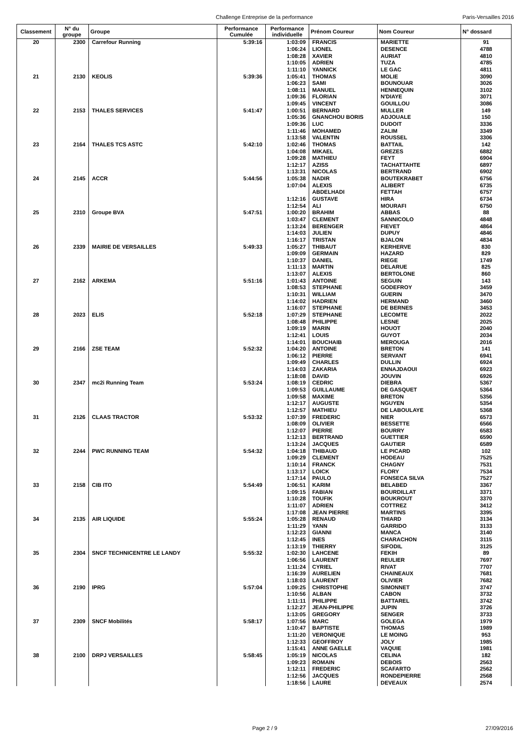Challenge Entreprise de la performance Paris-Versailles 2016
| Classement | N° du groupe | Groupe | Performance Cumulée | Performance individuelle | Prénom Coureur | Nom Coureur | N° dossard |
| --- | --- | --- | --- | --- | --- | --- | --- |
| 20 | 2300 | Carrefour Running | 5:39:16 | 1:03:09 | FRANCIS | MARIETTE | 91 |
| | | | | 1:06:24 | LIONEL | DESENCE | 4788 |
| | | | | 1:08:28 | XAVIER | AURIAT | 4810 |
| | | | | 1:10:05 | ADRIEN | TUZA | 4785 |
| | | | | 1:11:10 | YANNICK | LE GAC | 4811 |
| 21 | 2130 | KEOLIS | 5:39:36 | 1:05:41 | THOMAS | MOLIE | 3090 |
| | | | | 1:06:23 | SAMI | BOUNOUAR | 3026 |
| | | | | 1:08:11 | MANUEL | HENNEQUIN | 3102 |
| | | | | 1:09:36 | FLORIAN | N'DIAYE | 3071 |
| | | | | 1:09:45 | VINCENT | GOUILLOU | 3086 |
| 22 | 2153 | THALES SERVICES | 5:41:47 | 1:00:51 | BERNARD | MULLER | 149 |
| | | | | 1:05:36 | GNANCHOU BORIS | ADJOUALE | 150 |
| | | | | 1:09:36 | LUC | DUDOIT | 3336 |
| | | | | 1:11:46 | MOHAMED | ZALIM | 3349 |
| | | | | 1:13:58 | VALENTIN | ROUSSEL | 3306 |
| 23 | 2164 | THALES TCS ASTC | 5:42:10 | 1:02:46 | THOMAS | BATTAIL | 142 |
| | | | | 1:04:08 | MIKAEL | GREZES | 6882 |
| | | | | 1:09:28 | MATHIEU | FEYT | 6904 |
| | | | | 1:12:17 | AZISS | TACHATTAHTE | 6897 |
| | | | | 1:13:31 | NICOLAS | BERTRAND | 6902 |
| 24 | 2145 | ACCR | 5:44:56 | 1:05:38 | NADIR | BOUTEKRABET | 6756 |
| | | | | 1:07:04 | ALEXIS | ALIBERT | 6735 |
| | | | | | ABDELHADI | FETTAH | 6757 |
| | | | | 1:12:16 | GUSTAVE | HIRA | 6734 |
| | | | | 1:12:54 | ALI | MOURAFI | 6750 |
| 25 | 2310 | Groupe BVA | 5:47:51 | 1:00:20 | BRAHIM | ABBAS | 88 |
| | | | | 1:03:47 | CLEMENT | SANNICOLO | 4848 |
| | | | | 1:13:24 | BERENGER | FIEVET | 4864 |
| | | | | 1:14:03 | JULIEN | DUPUY | 4846 |
| | | | | 1:16:17 | TRISTAN | BJALON | 4834 |
| 26 | 2339 | MAIRIE DE VERSAILLES | 5:49:33 | 1:05:27 | THIBAUT | KERHERVE | 830 |
| | | | | 1:09:09 | GERMAIN | HAZARD | 829 |
| | | | | 1:10:37 | DANIEL | RIEGE | 1749 |
| | | | | 1:11:13 | MARTIN | DELARUE | 825 |
| | | | | 1:13:07 | ALEXIS | BERTOLONE | 860 |
| 27 | 2162 | ARKEMA | 5:51:16 | 1:01:43 | ANTOINE | SEGUIN | 143 |
| | | | | 1:08:53 | STEPHANE | GODEFROY | 3459 |
| | | | | 1:10:31 | WILLIAM | GUERIN | 3470 |
| | | | | 1:14:02 | HADRIEN | HERMAND | 3460 |
| | | | | 1:16:07 | STEPHANE | DE BERNES | 3453 |
| 28 | 2023 | ELIS | 5:52:18 | 1:07:29 | STEPHANE | LECOMTE | 2022 |
| | | | | 1:08:48 | PHILIPPE | LESNE | 2025 |
| | | | | 1:09:19 | MARIN | HOUOT | 2040 |
| | | | | 1:12:41 | LOUIS | GUYOT | 2034 |
| | | | | 1:14:01 | BOUCHAIB | MEROUGA | 2016 |
| 29 | 2166 | ZSE TEAM | 5:52:32 | 1:04:20 | ANTOINE | BRETON | 141 |
| | | | | 1:06:12 | PIERRE | SERVANT | 6941 |
| | | | | 1:09:49 | CHARLES | DULLIN | 6924 |
| | | | | 1:14:03 | ZAKARIA | ENNAJDAOUI | 6923 |
| | | | | 1:18:08 | DAVID | JOUVIN | 6926 |
| 30 | 2347 | mc2i Running Team | 5:53:24 | 1:08:19 | CEDRIC | DIEBRA | 5367 |
| | | | | 1:09:53 | GUILLAUME | DE GASQUET | 5364 |
| | | | | 1:09:58 | MAXIME | BRETON | 5356 |
| | | | | 1:12:17 | AUGUSTE | NGUYEN | 5354 |
| | | | | 1:12:57 | MATHIEU | DE LABOULAYE | 5368 |
| 31 | 2126 | CLAAS TRACTOR | 5:53:32 | 1:07:39 | FREDERIC | NIER | 6573 |
| | | | | 1:08:09 | OLIVIER | BESSETTE | 6566 |
| | | | | 1:12:07 | PIERRE | BOURRY | 6583 |
| | | | | 1:12:13 | BERTRAND | GUETTIER | 6590 |
| | | | | 1:13:24 | JACQUES | GAUTIER | 6589 |
| 32 | 2244 | PWC RUNNING TEAM | 5:54:32 | 1:04:18 | THIBAUD | LE PICARD | 102 |
| | | | | 1:09:29 | CLEMENT | HODEAU | 7525 |
| | | | | 1:10:14 | FRANCK | CHAGNY | 7531 |
| | | | | 1:13:17 | LOICK | FLORY | 7534 |
| | | | | 1:17:14 | PAULO | FONSECA SILVA | 7527 |
| 33 | 2158 | CIB ITO | 5:54:49 | 1:06:51 | KARIM | BELABED | 3367 |
| | | | | 1:09:15 | FABIAN | BOURDILLAT | 3371 |
| | | | | 1:10:28 | TOUFIK | BOUKROUT | 3370 |
| | | | | 1:11:07 | ADRIEN | COTTREZ | 3412 |
| | | | | 1:17:08 | JEAN PIERRE | MARTINS | 3395 |
| 34 | 2135 | AIR LIQUIDE | 5:55:24 | 1:05:28 | RENAUD | THIARD | 3134 |
| | | | | 1:11:29 | YANN | GARRIDO | 3133 |
| | | | | 1:12:23 | GIANNI | MANCA | 3140 |
| | | | | 1:12:45 | INES | CHARACHON | 3115 |
| | | | | 1:13:19 | THIERRY | SIFODIL | 3125 |
| 35 | 2304 | SNCF TECHNICENTRE LE LANDY | 5:55:32 | 1:02:30 | LAHCENE | FEKIH | 89 |
| | | | | 1:06:56 | LAURENT | REULIER | 7697 |
| | | | | 1:11:24 | CYRIEL | RIVAT | 7707 |
| | | | | 1:16:39 | AURELIEN | CHAINEAUX | 7681 |
| | | | | 1:18:03 | LAURENT | OLIVIER | 7682 |
| 36 | 2190 | IPRG | 5:57:04 | 1:09:25 | CHRISTOPHE | SIMONNET | 3747 |
| | | | | 1:10:56 | ALBAN | CABON | 3732 |
| | | | | 1:11:11 | PHILIPPE | BATTAREL | 3742 |
| | | | | 1:12:27 | JEAN-PHILIPPE | JUPIN | 3726 |
| | | | | 1:13:05 | GREGORY | SENGER | 3733 |
| 37 | 2309 | SNCF Mobilités | 5:58:17 | 1:07:56 | MARC | GOLEGA | 1979 |
| | | | | 1:10:47 | BAPTISTE | THOMAS | 1989 |
| | | | | 1:11:20 | VERONIQUE | LE MOING | 953 |
| | | | | 1:12:33 | GEOFFROY | JOLY | 1985 |
| | | | | 1:15:41 | ANNE GAELLE | VAQUIE | 1981 |
| 38 | 2100 | DRPJ VERSAILLES | 5:58:45 | 1:05:19 | NICOLAS | CELINA | 182 |
| | | | | 1:09:23 | ROMAIN | DEBOIS | 2563 |
| | | | | 1:12:11 | FREDERIC | SCAFARTO | 2562 |
| | | | | 1:12:56 | JACQUES | RONDEPIERRE | 2568 |
| | | | | 1:18:56 | LAURE | DEVEAUX | 2574 |
Page 2 / 9 27/09/2016